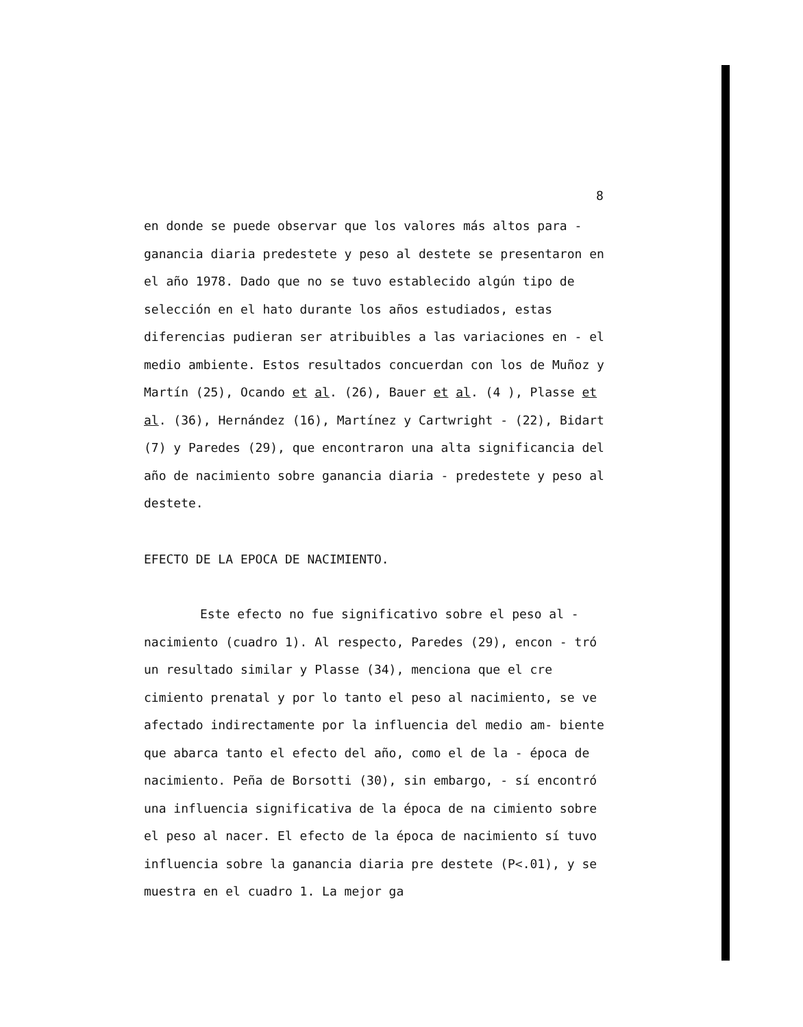8
en donde se puede observar que los valores más altos para - ganancia diaria predestete y peso al destete se presentaron en el año 1978. Dado que no se tuvo establecido algún tipo de selección en el hato durante los años estudiados, estas diferencias pudieran ser atribuibles a las variaciones en - el medio ambiente. Estos resultados concuerdan con los de Muñoz y Martín (25), Ocando et al. (26), Bauer et al. (4 ), Plasse et al. (36), Hernández (16), Martínez y Cartwright - (22), Bidart (7) y Paredes (29), que encontraron una alta significancia del año de nacimiento sobre ganancia diaria - predestete y peso al destete.
EFECTO DE LA EPOCA DE NACIMIENTO.
Este efecto no fue significativo sobre el peso al - nacimiento (cuadro 1). Al respecto, Paredes (29), encon - tró un resultado similar y Plasse (34), menciona que el cre cimiento prenatal y por lo tanto el peso al nacimiento, se ve afectado indirectamente por la influencia del medio am- biente que abarca tanto el efecto del año, como el de la - época de nacimiento. Peña de Borsotti (30), sin embargo, - sí encontró una influencia significativa de la época de na cimiento sobre el peso al nacer. El efecto de la época de nacimiento sí tuvo influencia sobre la ganancia diaria pre destete (P<.01), y se muestra en el cuadro 1. La mejor ga